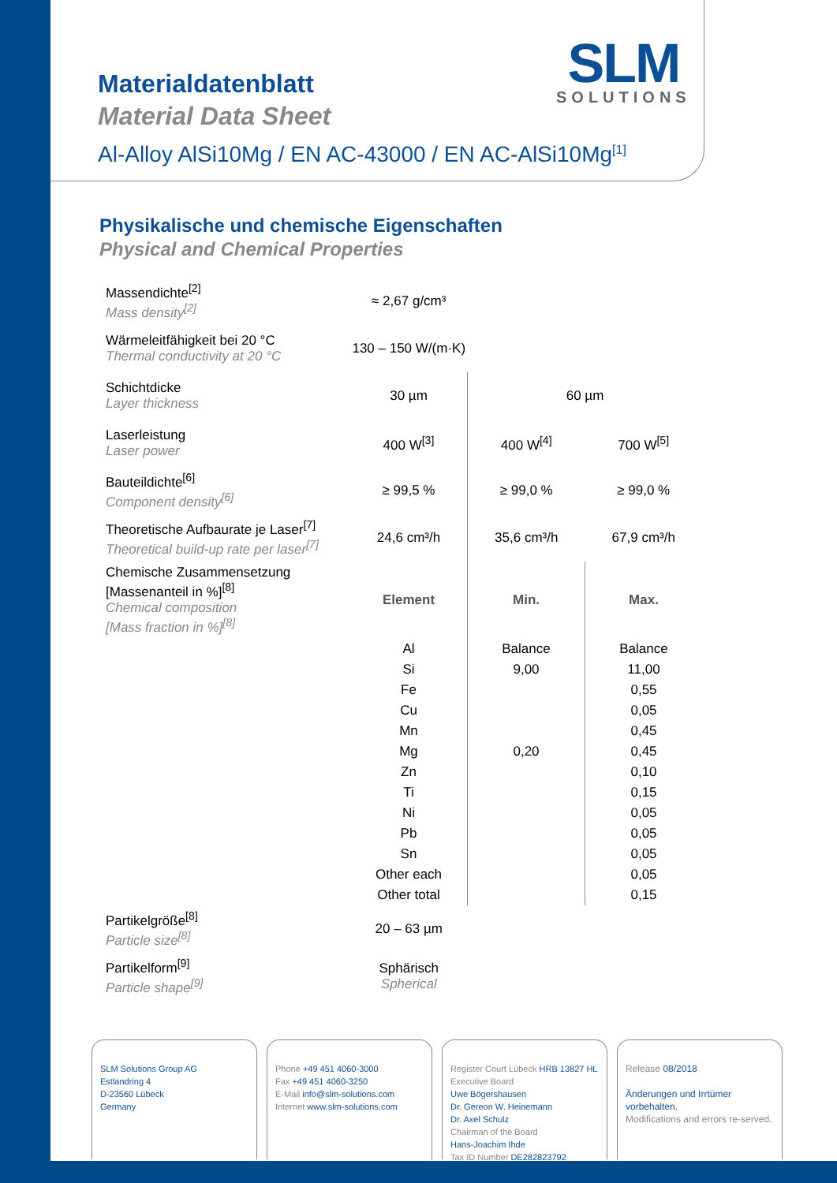SLM
SOLUTIONS
Materialdatenblatt
Material Data Sheet
Al-Alloy AlSi10Mg / EN AC-43000 / EN AC-AlSi10Mg<sup>[1]</sup>
Physikalische und chemische Eigenschaften
Physical and Chemical Properties
| Massendichte<sup>[2]</sup> Mass density<sup>[2]</sup> | ≈ 2,67 g/cm³ | | |
| Wärmeleitfähigkeit bei 20 °C Thermal conductivity at 20 °C | 130 – 150 W/(m·K) | | |
| Schichtdicke Layer thickness | 30 µm | 60 µm | |
| Laserleistung Laser power | 400 W<sup>[3]</sup> | 400 W<sup>[4]</sup> | 700 W<sup>[5]</sup> |
| Bauteildichte<sup>[6]</sup> Component density<sup>[6]</sup> | ≥ 99,5 % | ≥ 99,0 % | ≥ 99,0 % |
| Theoretische Aufbaurate je Laser<sup>[7]</sup> Theoretical build-up rate per laser<sup>[7]</sup> | 24,6 cm³/h | 35,6 cm³/h | 67,9 cm³/h |
| Chemische Zusammensetzung [Massenanteil in %]<sup>[8]</sup> Chemical composition [Mass fraction in %]<sup>[8]</sup> | Element | Min. | Max. |
| | Al | Balance | Balance |
| | Si | 9,00 | 11,00 |
| | Fe | | 0,55 |
| | Cu | | 0,05 |
| | Mn | | 0,45 |
| | Mg | 0,20 | 0,45 |
| | Zn | | 0,10 |
| | Ti | | 0,15 |
| | Ni | | 0,05 |
| | Pb | | 0,05 |
| | Sn | | 0,05 |
| | Other each | | 0,05 |
| | Other total | | 0,15 |
| Partikelgröße<sup>[8]</sup> Particle size<sup>[8]</sup> | 20 – 63 µm | | |
| Partikelform<sup>[9]</sup> Particle shape<sup>[9]</sup> | Sphärisch Spherical | | |
SLM Solutions Group AG
Estlandring 4
D-23560 Lübeck
Germany
Phone +49 451 4060-3000
Fax +49 451 4060-3250
E-Mail info@slm-solutions.com
Internet www.slm-solutions.com
Register Court Lübeck HRB 13827 HL
Executive Board
Uwe Bögershausen
Dr. Gereon W. Heinemann
Dr. Axel Schulz
Chairman of the Board
Hans-Joachim Ihde
Tax ID Number DE282823792
Release 08/2018
Änderungen und Irrtümer vorbehalten.
Modifications and errors re-served.